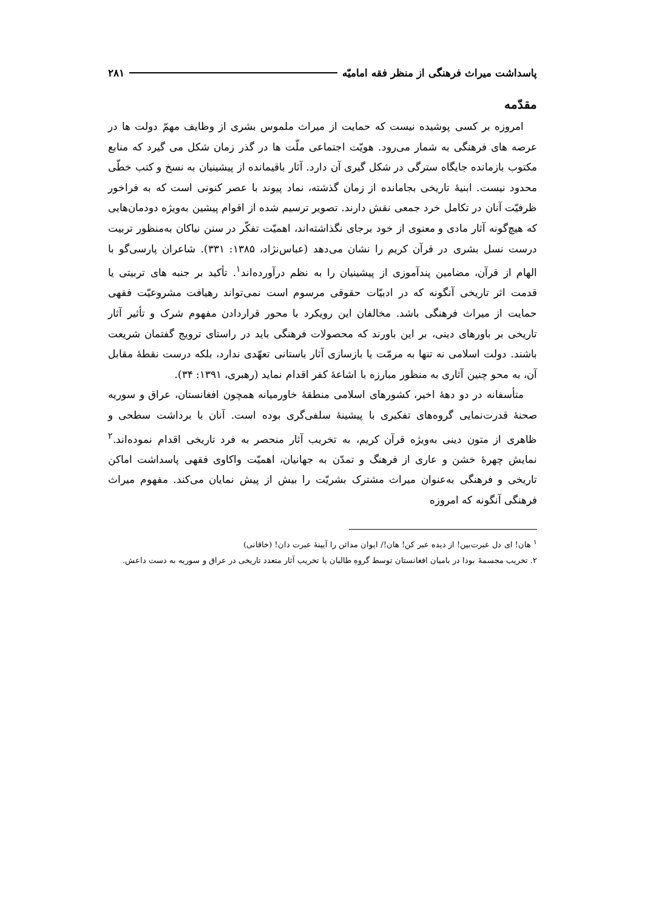پاسداشت میراث فرهنگی از منظر فقه امامیّه ۲۸۱
مقدّمه
امروزه بر کسی پوشیده نیست که حمایت از میراث ملموس بشری از وظایف مهمّ دولت ها در عرصه های فرهنگی به شمار می‌رود. هویّت اجتماعی ملّت ها در گذر زمان شکل می گیرد که منابع مکتوب بازمانده جایگاه سترگی در شکل گیری آن دارد. آثار باقیمانده از پیشینیان به نسخ و کتب خطّی محدود نیست. ابنیهٔ تاریخی بجامانده از زمان گذشته، نماد پیوند با عصر کنونی است که به فراخور ظرفیّت آنان در تکامل خرد جمعی نقش دارند. تصویر ترسیم شده از اقوام پیشین به‌ویژه دودمان‌هایی که هیچ‌گونه آثار مادی و معنوی از خود برجای نگذاشته‌اند، اهمیّت تفکّر در سنن نیاکان به‌منظور تربیت درست نسل بشری در قرآن کریم را نشان می‌دهد (عباس‌نژاد، ۱۳۸۵: ۳۳۱). شاعران پارسی‌گو با الهام از قرآن، مضامین پندآموزی از پیشینیان را به نظم درآورده‌اند<sup>۱</sup>. تأکید بر جنبه های تربیتی یا قدمت اثر تاریخی آنگونه که در ادبیّات حقوقی مرسوم است نمی‌تواند رهیافت مشروعیّت فقهی حمایت از میراث فرهنگی باشد. مخالفان این رویکرد با محور قراردادن مفهوم شرک و تأثیر آثار تاریخی بر باورهای دینی، بر این باورند که محصولات فرهنگی باید در راستای ترویج گفتمان شریعت باشند. دولت اسلامی نه تنها به مرمّت یا بازسازی آثار باستانی تعهّدی ندارد، بلکه درست نقطهٔ مقابل آن، به محو چنین آثاری به منظور مبارزه با اشاعهٔ کفر اقدام نماید (رهبری، ۱۳۹۱: ۳۴).
متأسفانه در دو دههٔ اخیر، کشورهای اسلامی منطقهٔ خاورمیانه همچون افغانستان، عراق و سوریه صحنهٔ قدرت‌نمایی گروه‌های تفکیری با پیشینهٔ سلفی‌گری بوده است. آنان با برداشت سطحی و ظاهری از متون دینی به‌ویژه قرآن کریم، به تخریب آثار منحصر به فرد تاریخی اقدام نموده‌اند.<sup>۲</sup> نمایش چهرهٔ خشن و عاری از فرهنگ و تمدّن به جهانیان، اهمیّت واکاوی فقهی پاسداشت اماکن تاریخی و فرهنگی به‌عنوان میراث مشترک بشریّت را بیش از پیش نمایان می‌کند. مفهوم میراث فرهنگی آنگونه که امروزه
<sup>۱</sup> هان! ای دل عبرت‌بین! از دیده عبر کن! هان!/ ایوان مدائن را آیینهٔ عبرت دان! (خاقانی)
۲. تخریب مجسمهٔ بودا در بامیان افغانستان توسط گروه طالبان یا تخریب آثار متعدد تاریخی در عراق و سوریه به دست داعش.